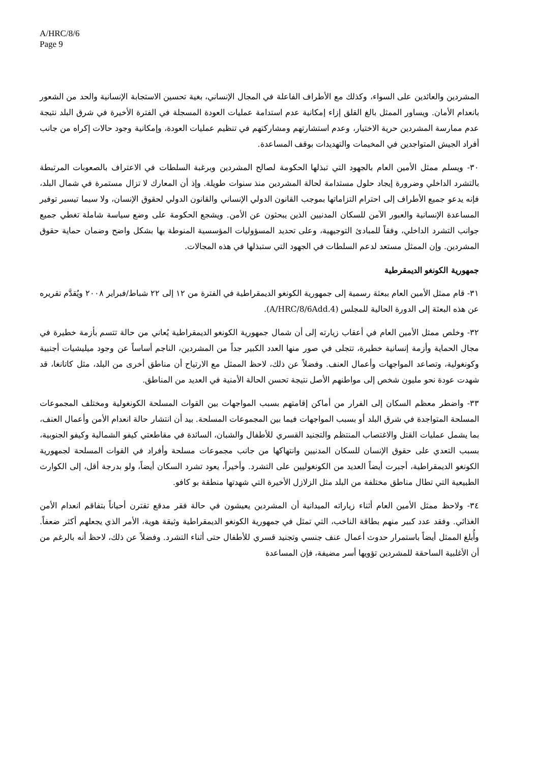A/HRC/8/6
Page 9
المشردين والعائدين على السواء، وكذلك مع الأطراف الفاعلة في المجال الإنساني، بغية تحسين الاستجابة الإنسانية والحد من الشعور بانعدام الأمان. ويساور الممثل بالغ القلق إزاء إمكانية عدم استدامة عمليات العودة المسجلة في الفترة الأخيرة في شرق البلد نتيجة عدم ممارسة المشردين حرية الاختيار، وعدم استشارتهم ومشاركتهم في تنظيم عمليات العودة، وإمكانية وجود حالات إكراه من جانب أفراد الجيش المتواجدين في المخيمات والتهديدات بوقف المساعدة.
٣٠- ويسلم ممثل الأمين العام بالجهود التي تبذلها الحكومة لصالح المشردين وبرغبة السلطات في الاعتراف بالصعوبات المرتبطة بالتشرد الداخلي وضرورة إيجاد حلول مستدامة لحالة المشردين منذ سنوات طويلة. وإذ أن المعارك لا تزال مستمرة في شمال البلد، فإنه يدعو جميع الأطراف إلى احترام التزاماتها بموجب القانون الدولي الإنساني والقانون الدولي لحقوق الإنسان، ولا سيما تيسير توفير المساعدة الإنسانية والعبور الآمن للسكان المدنيين الذين يبحثون عن الأمن. ويشجع الحكومة على وضع سياسة شاملة تغطي جميع جوانب التشرد الداخلي، وفقاً للمبادئ التوجيهية، وعلى تحديد المسؤوليات المؤسسية المنوطة بها بشكل واضح وضمان حماية حقوق المشردين. وإن الممثل مستعد لدعم السلطات في الجهود التي ستبذلها في هذه المجالات.
جمهورية الكونغو الديمقرطية
٣١- قام ممثل الأمين العام ببعثة رسمية إلى جمهورية الكونغو الديمقراطية في الفترة من ١٢ إلى ٢٢ شباط/فبراير ٢٠٠٨ ويُقدَّم تقريره عن هذه البعثة إلى الدورة الحالية للمجلس (A/HRC/8/6Add.4).
٣٢- وخلص ممثل الأمين العام في أعقاب زيارته إلى أن شمال جمهورية الكونغو الديمقراطية يُعاني من حالة تتسم بأزمة خطيرة في مجال الحماية وأزمة إنسانية خطيرة، تتجلى في صور منها العدد الكبير جداً من المشردين، الناجم أساساً عن وجود ميليشيات أجنبية وكونغولية، وتصاعد المواجهات وأعمال العنف. وفضلاً عن ذلك، لاحظ الممثل مع الارتياح أن مناطق أخرى من البلد، مثل كاتانغا، قد شهدت عودة نحو مليون شخص إلى مواطنهم الأصل نتيجة تحسن الحالة الأمنية في العديد من المناطق.
٣٣- واضطر معظم السكان إلى الفرار من أماكن إقامتهم بسبب المواجهات بين القوات المسلحة الكونغولية ومختلف المجموعات المسلحة المتواجدة في شرق البلد أو بسبب المواجهات فيما بين المجموعات المسلحة. بيد أن انتشار حالة انعدام الأمن وأعمال العنف، بما يشمل عمليات القتل والاغتصاب المنتظم والتجنيد القسري للأطفال والشبان، السائدة في مقاطعتي كيفو الشمالية وكيفو الجنوبية، بسبب التعدي على حقوق الإنسان للسكان المدنيين وانتهاكها من جانب مجموعات مسلحة وأفراد في القوات المسلحة لجمهورية الكونغو الديمقراطية، أجبرت أيضاً العديد من الكونغوليين على التشرد. وأخيراً، يعود تشرد السكان أيضاً، ولو بدرجة أقل، إلى الكوارث الطبيعية التي تطال مناطق مختلفة من البلد مثل الزلازل الأخيرة التي شهدتها منطقة بو كافو.
٣٤- ولاحظ ممثل الأمين العام أثناء زياراته الميدانية أن المشردين يعيشون في حالة فقر مدقع تقترن أحياناً بتفاقم انعدام الأمن الغذائي. وفقد عدد كبير منهم بطاقة الناخب، التي تمثل في جمهورية الكونغو الديمقراطية وثيقة هوية، الأمر الذي يجعلهم أكثر ضعفاً. وأُبلغ الممثل أيضاً باستمرار حدوث أعمال عنف جنسي وتجنيد قسري للأطفال حتى أثناء التشرد. وفضلاً عن ذلك، لاحظ أنه بالرغم من أن الأغلبية الساحقة للمشردين تؤويها أسر مضيفة، فإن المساعدة